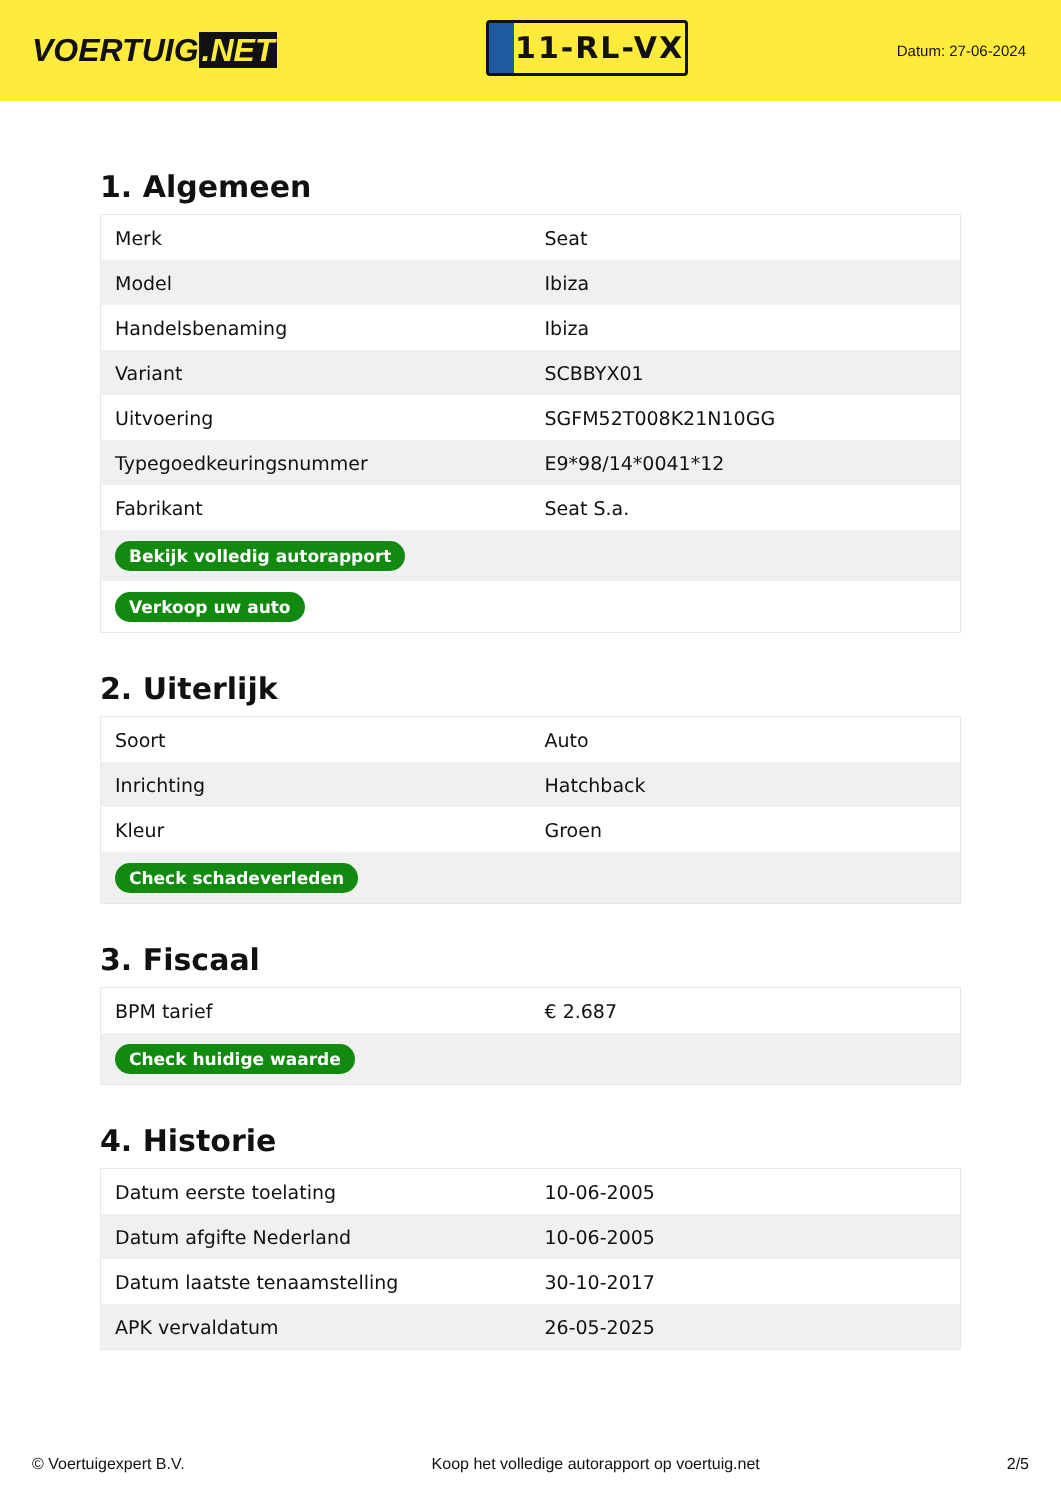VOERTUIG.NET
11-RL-VX
Datum: 27-06-2024
1. Algemeen
| Merk | Seat |
| Model | Ibiza |
| Handelsbenaming | Ibiza |
| Variant | SCBBYX01 |
| Uitvoering | SGFM52T008K21N10GG |
| Typegoedkeuringsnummer | E9*98/14*0041*12 |
| Fabrikant | Seat S.a. |
| Bekijk volledig autorapport | |
| Verkoop uw auto | |
2. Uiterlijk
| Soort | Auto |
| Inrichting | Hatchback |
| Kleur | Groen |
| Check schadeverleden | |
3. Fiscaal
| BPM tarief | € 2.687 |
| Check huidige waarde | |
4. Historie
| Datum eerste toelating | 10-06-2005 |
| Datum afgifte Nederland | 10-06-2005 |
| Datum laatste tenaamstelling | 30-10-2017 |
| APK vervaldatum | 26-05-2025 |
© Voertuigexpert B.V. Koop het volledige autorapport op voertuig.net 2/5